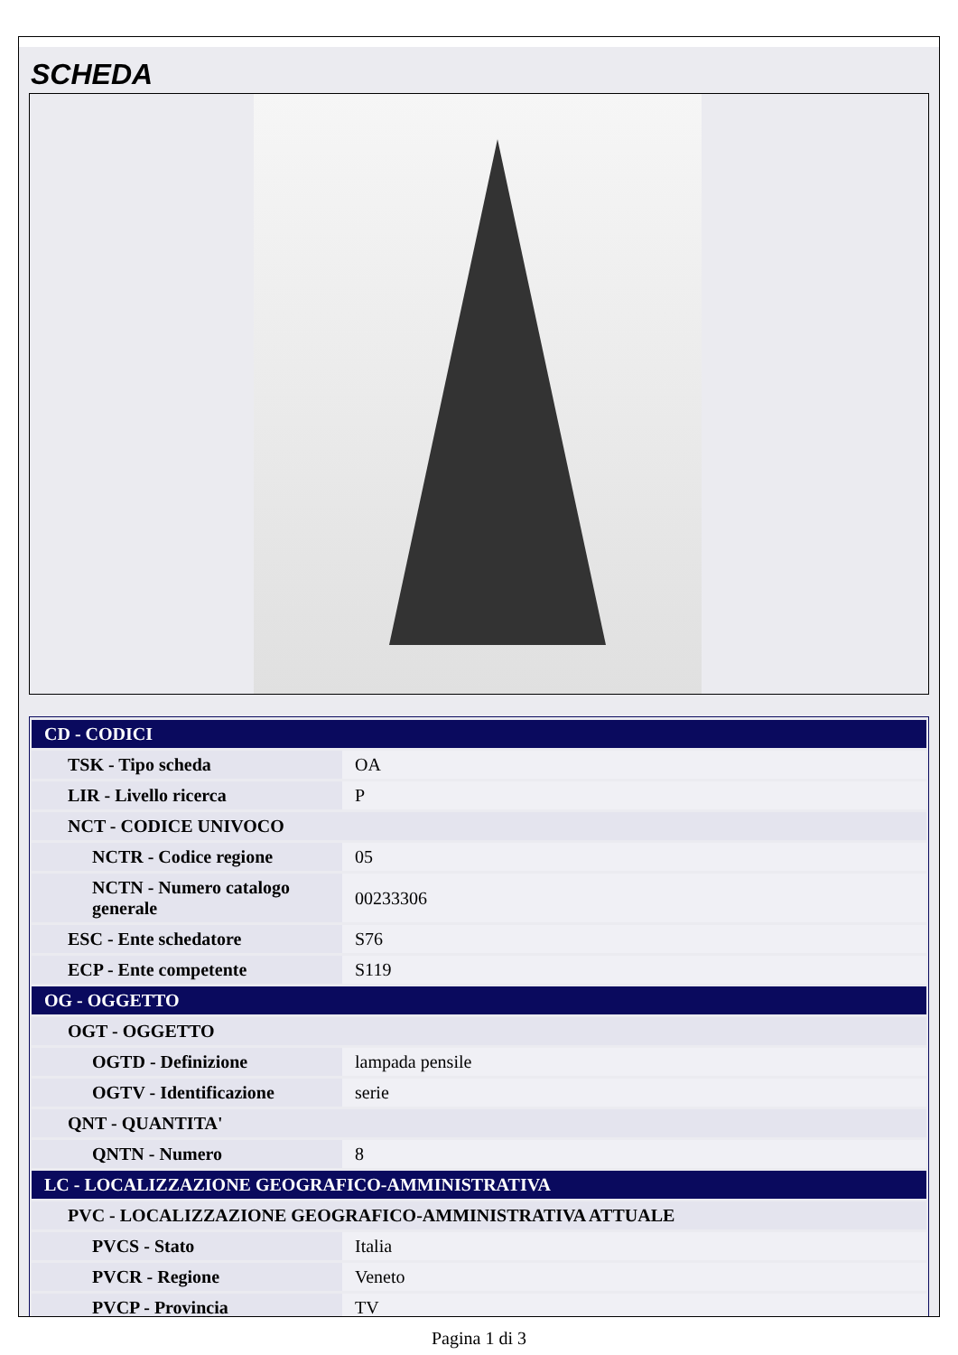SCHEDA
| CD - CODICI | |
| TSK - Tipo scheda | OA |
| LIR - Livello ricerca | P |
| NCT - CODICE UNIVOCO | |
| NCTR - Codice regione | 05 |
| NCTN - Numero catalogo generale | 00233306 |
| ESC - Ente schedatore | S76 |
| ECP - Ente competente | S119 |
| OG - OGGETTO | |
| OGT - OGGETTO | |
| OGTD - Definizione | lampada pensile |
| OGTV - Identificazione | serie |
| QNT - QUANTITA' | |
| QNTN - Numero | 8 |
| LC - LOCALIZZAZIONE GEOGRAFICO-AMMINISTRATIVA | |
| PVC - LOCALIZZAZIONE GEOGRAFICO-AMMINISTRATIVA ATTUALE | |
| PVCS - Stato | Italia |
| PVCR - Regione | Veneto |
| PVCP - Provincia | TV |
Pagina 1 di 3